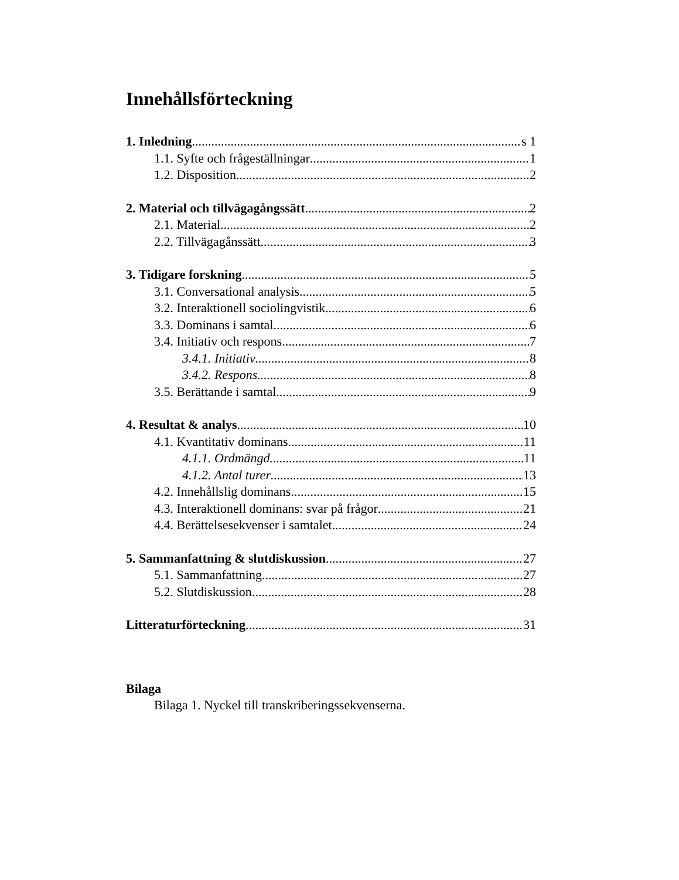Innehållsförteckning
1. Inledning s 1
1.1. Syfte och frågeställningar 1
1.2. Disposition 2
2. Material och tillvägagångssätt 2
2.1. Material 2
2.2. Tillvägagånssätt 3
3. Tidigare forskning 5
3.1. Conversational analysis 5
3.2. Interaktionell sociolingvistik 6
3.3. Dominans i samtal 6
3.4. Initiativ och respons 7
3.4.1. Initiativ 8
3.4.2. Respons 8
3.5. Berättande i samtal 9
4. Resultat & analys 10
4.1. Kvantitativ dominans 11
4.1.1. Ordmängd 11
4.1.2. Antal turer 13
4.2. Innehållslig dominans 15
4.3. Interaktionell dominans: svar på frågor 21
4.4. Berättelsesekvenser i samtalet 24
5. Sammanfattning & slutdiskussion 27
5.1. Sammanfattning 27
5.2. Slutdiskussion 28
Litteraturförteckning 31
Bilaga
Bilaga 1. Nyckel till transkriberingssekvenserna.